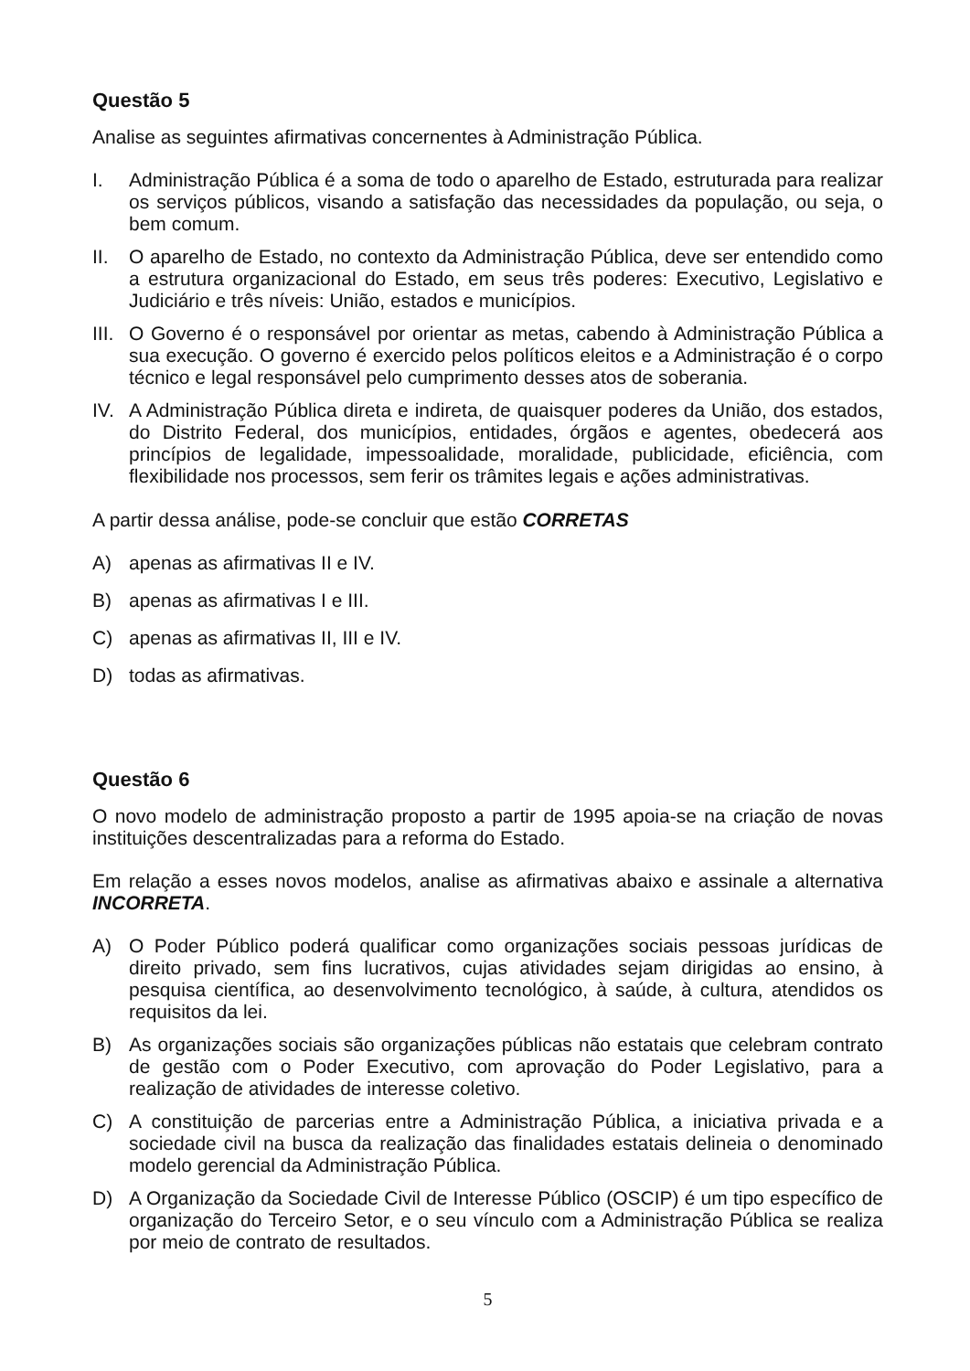Questão 5
Analise as seguintes afirmativas concernentes à Administração Pública.
I. Administração Pública é a soma de todo o aparelho de Estado, estruturada para realizar os serviços públicos, visando a satisfação das necessidades da população, ou seja, o bem comum.
II. O aparelho de Estado, no contexto da Administração Pública, deve ser entendido como a estrutura organizacional do Estado, em seus três poderes: Executivo, Legislativo e Judiciário e três níveis: União, estados e municípios.
III. O Governo é o responsável por orientar as metas, cabendo à Administração Pública a sua execução. O governo é exercido pelos políticos eleitos e a Administração é o corpo técnico e legal responsável pelo cumprimento desses atos de soberania.
IV. A Administração Pública direta e indireta, de quaisquer poderes da União, dos estados, do Distrito Federal, dos municípios, entidades, órgãos e agentes, obedecerá aos princípios de legalidade, impessoalidade, moralidade, publicidade, eficiência, com flexibilidade nos processos, sem ferir os trâmites legais e ações administrativas.
A partir dessa análise, pode-se concluir que estão CORRETAS
A) apenas as afirmativas II e IV.
B) apenas as afirmativas I e III.
C) apenas as afirmativas II, III e IV.
D) todas as afirmativas.
Questão 6
O novo modelo de administração proposto a partir de 1995 apoia-se na criação de novas instituições descentralizadas para a reforma do Estado.
Em relação a esses novos modelos, analise as afirmativas abaixo e assinale a alternativa INCORRETA.
A) O Poder Público poderá qualificar como organizações sociais pessoas jurídicas de direito privado, sem fins lucrativos, cujas atividades sejam dirigidas ao ensino, à pesquisa científica, ao desenvolvimento tecnológico, à saúde, à cultura, atendidos os requisitos da lei.
B) As organizações sociais são organizações públicas não estatais que celebram contrato de gestão com o Poder Executivo, com aprovação do Poder Legislativo, para a realização de atividades de interesse coletivo.
C) A constituição de parcerias entre a Administração Pública, a iniciativa privada e a sociedade civil na busca da realização das finalidades estatais delineia o denominado modelo gerencial da Administração Pública.
D) A Organização da Sociedade Civil de Interesse Público (OSCIP) é um tipo específico de organização do Terceiro Setor, e o seu vínculo com a Administração Pública se realiza por meio de contrato de resultados.
5